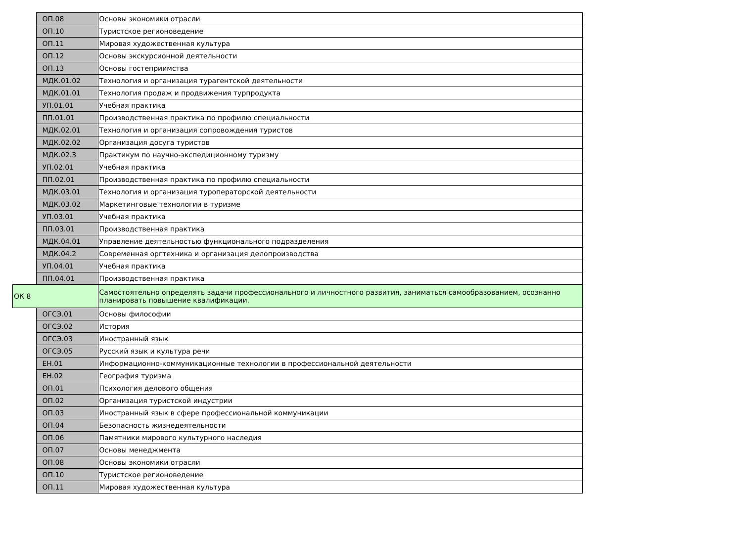| | ОП.08 | Основы экономики отрасли |
| | ОП.10 | Туристское регионоведение |
| | ОП.11 | Мировая художественная культура |
| | ОП.12 | Основы экскурсионной деятельности |
| | ОП.13 | Основы гостеприимства |
| | МДК.01.02 | Технология и организация турагентской деятельности |
| | МДК.01.01 | Технология продаж и продвижения турпродукта |
| | УП.01.01 | Учебная практика |
| | ПП.01.01 | Производственная практика по профилю специальности |
| | МДК.02.01 | Технология и организация сопровождения туристов |
| | МДК.02.02 | Организация досуга туристов |
| | МДК.02.3 | Практикум по научно-экспедиционному туризму |
| | УП.02.01 | Учебная практика |
| | ПП.02.01 | Производственная практика по профилю специальности |
| | МДК.03.01 | Технология и организация туроператорской деятельности |
| | МДК.03.02 | Маркетинговые технологии в туризме |
| | УП.03.01 | Учебная практика |
| | ПП.03.01 | Производственная практика |
| | МДК.04.01 | Управление деятельностью функционального подразделения |
| | МДК.04.2 | Современная оргтехника и организация делопроизводства |
| | УП.04.01 | Учебная практика |
| | ПП.04.01 | Производственная практика |
| ОК 8 | | Самостоятельно определять задачи профессионального и личностного развития, заниматься самообразованием, осознанно планировать повышение квалификации. |
| | ОГСЭ.01 | Основы философии |
| | ОГСЭ.02 | История |
| | ОГСЭ.03 | Иностранный язык |
| | ОГСЭ.05 | Русский язык и культура речи |
| | ЕН.01 | Информационно-коммуникационные технологии в профессиональной деятельности |
| | ЕН.02 | География туризма |
| | ОП.01 | Психология делового общения |
| | ОП.02 | Организация туристской индустрии |
| | ОП.03 | Иностранный язык в сфере профессиональной коммуникации |
| | ОП.04 | Безопасность жизнедеятельности |
| | ОП.06 | Памятники мирового культурного наследия |
| | ОП.07 | Основы менеджмента |
| | ОП.08 | Основы экономики отрасли |
| | ОП.10 | Туристское регионоведение |
| | ОП.11 | Мировая художественная культура |